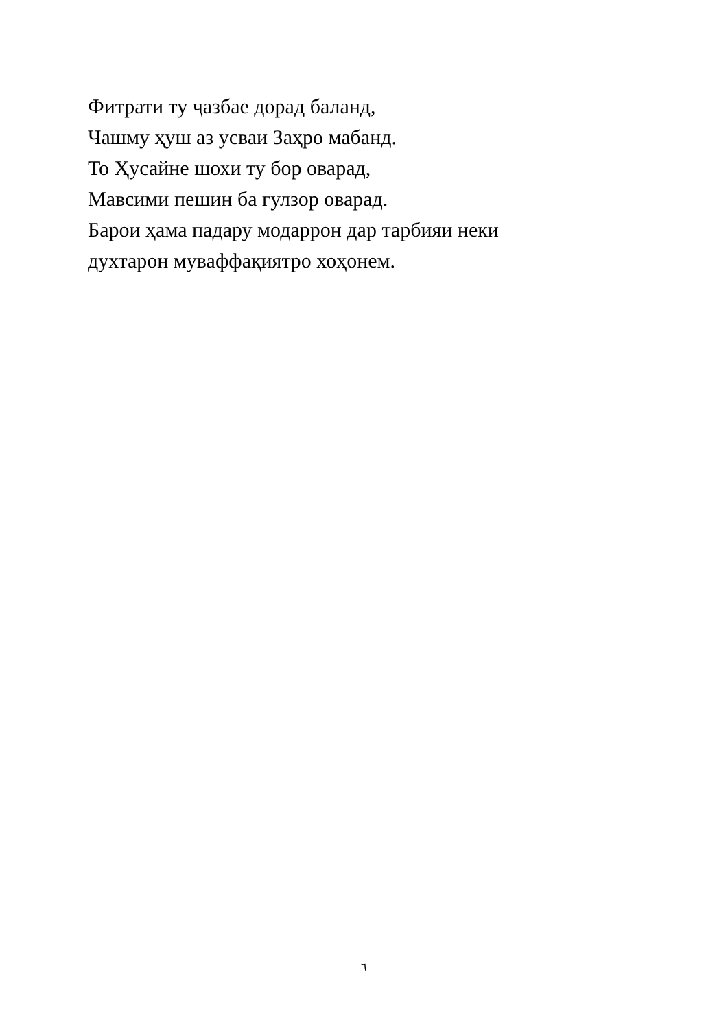Фитрати ту ҷазбае дорад баланд,
Чашму ҳуш аз усваи Заҳро мабанд.
То Ҳусайне шохи ту бор оварад,
Мавсими пешин ба гулзор оварад.
Барои ҳама падару модаррон дар тарбияи неки
духтарон муваффақиятро хоҳонем.
٦